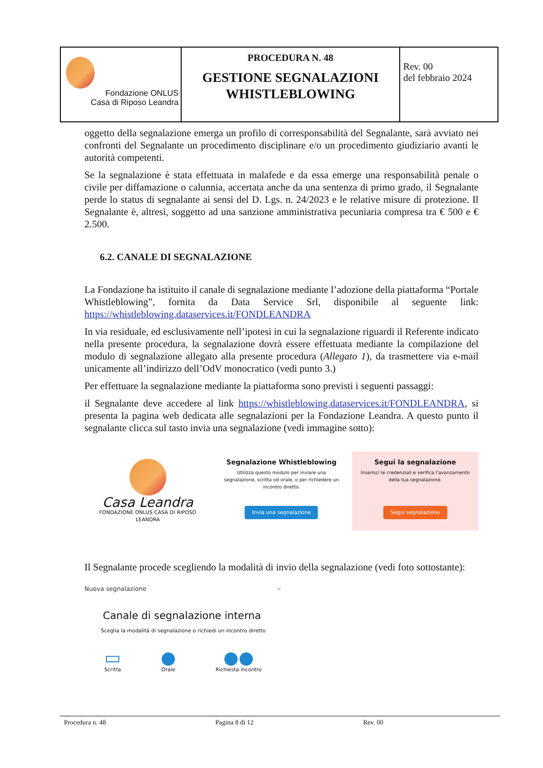| Fondazione ONLUS Casa di Riposo Leandra | PROCEDURA N. 48 GESTIONE SEGNALAZIONI WHISTLEBLOWING | Rev. 00 del febbraio 2024 |
oggetto della segnalazione emerga un profilo di corresponsabilità del Segnalante, sarà avviato nei confronti del Segnalante un procedimento disciplinare e/o un procedimento giudiziario avanti le autorità competenti.
Se la segnalazione è stata effettuata in malafede e da essa emerge una responsabilità penale o civile per diffamazione o calunnia, accertata anche da una sentenza di primo grado, il Segnalante perde lo status di segnalante ai sensi del D. Lgs. n. 24/2023 e le relative misure di protezione. Il Segnalante è, altresì, soggetto ad una sanzione amministrativa pecuniaria compresa tra € 500 e € 2.500.
6.2. CANALE DI SEGNALAZIONE
La Fondazione ha istituito il canale di segnalazione mediante l’adozione della piattaforma “Portale Whistleblowing”, fornita da Data Service Srl, disponibile al seguente link: https://whistleblowing.dataservices.it/FONDLEANDRA
In via residuale, ed esclusivamente nell’ipotesi in cui la segnalazione riguardi il Referente indicato nella presente procedura, la segnalazione dovrà essere effettuata mediante la compilazione del modulo di segnalazione allegato alla presente procedura (Allegato 1), da trasmettere via e-mail unicamente all’indirizzo dell’OdV monocratico (vedi punto 3.)
Per effettuare la segnalazione mediante la piattaforma sono previsti i seguenti passaggi:
il Segnalante deve accedere al link https://whistleblowing.dataservices.it/FONDLEANDRA, si presenta la pagina web dedicata alle segnalazioni per la Fondazione Leandra. A questo punto il segnalante clicca sul tasto invia una segnalazione (vedi immagine sotto):
Casa Leandra
FONDAZIONE ONLUS CASA DI RIPOSO LEANDRA
Segnalazione Whistleblowing
Utilizza questo modulo per inviare una segnalazione, scritta od orale, o per richiedere un incontro diretto.
Invia una segnalazione
Segui la segnalazione
Inserisci le credenziali e verifica l'avanzamento della tua segnalazione.
Segui segnalazione
Il Segnalante procede scegliendo la modalità di invio della segnalazione (vedi foto sottostante):
Nuova segnalazione ×
Canale di segnalazione interna
Sceglia la modalità di segnalazione o richiedi un incontro diretto
▭
Scritta
●
Orale
●●
Richiesta incontro
Procedura n. 48 Pagina 8 di 12 Rev. 00